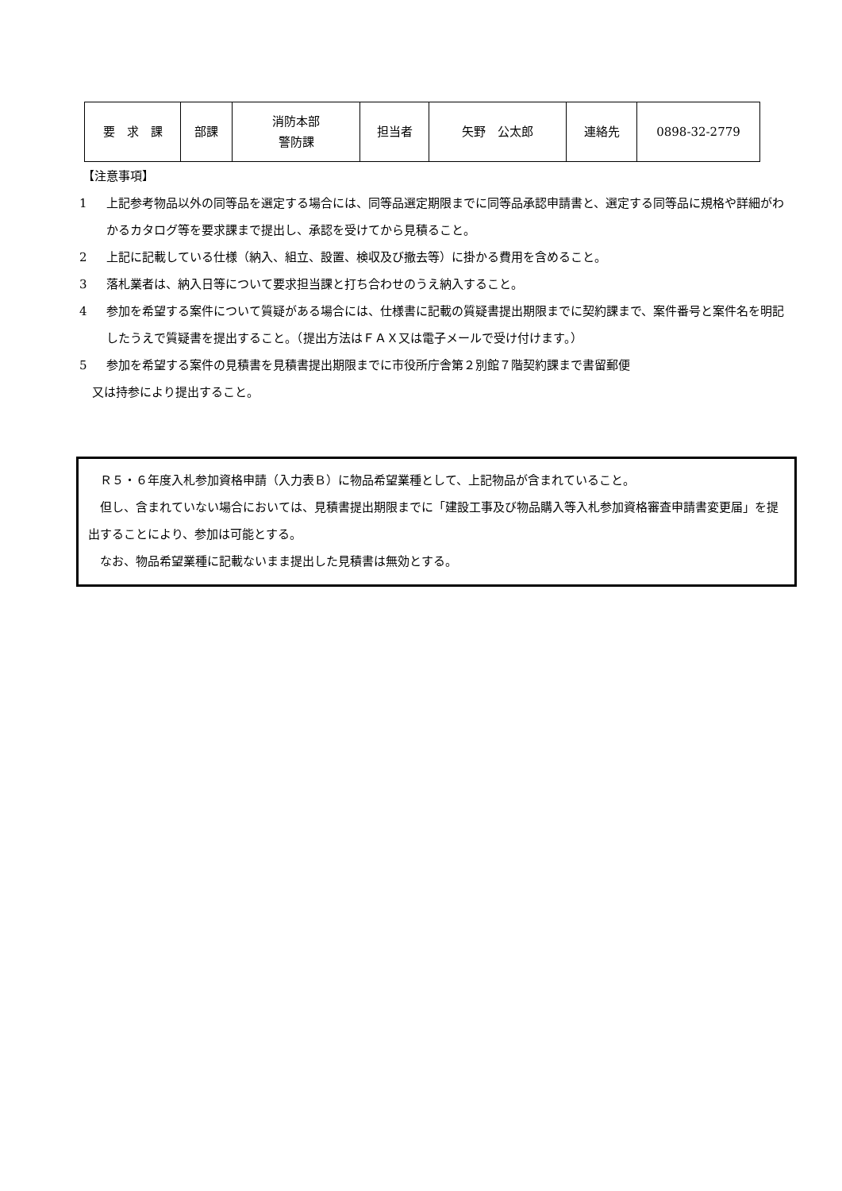| 要 求 課 | 部課 | 消防本部 警防課 | 担当者 | 矢野 公太郎 | 連絡先 | 0898-32-2779 |
【注意事項】
1 上記参考物品以外の同等品を選定する場合には、同等品選定期限までに同等品承認申請書と、選定する同等品に規格や詳細がわかるカタログ等を要求課まで提出し、承認を受けてから見積ること。
2 上記に記載している仕様（納入、組立、設置、検収及び撤去等）に掛かる費用を含めること。
3 落札業者は、納入日等について要求担当課と打ち合わせのうえ納入すること。
4 参加を希望する案件について質疑がある場合には、仕様書に記載の質疑書提出期限までに契約課まで、案件番号と案件名を明記したうえで質疑書を提出すること。（提出方法はＦＡＸ又は電子メールで受け付けます。）
5 参加を希望する案件の見積書を見積書提出期限までに市役所庁舎第２別館７階契約課まで書留郵便
又は持参により提出すること。
　Ｒ５・６年度入札参加資格申請（入力表Ｂ）に物品希望業種として、上記物品が含まれていること。
　但し、含まれていない場合においては、見積書提出期限までに「建設工事及び物品購入等入札参加資格審査申請書変更届」を提出することにより、参加は可能とする。
　なお、物品希望業種に記載ないまま提出した見積書は無効とする。